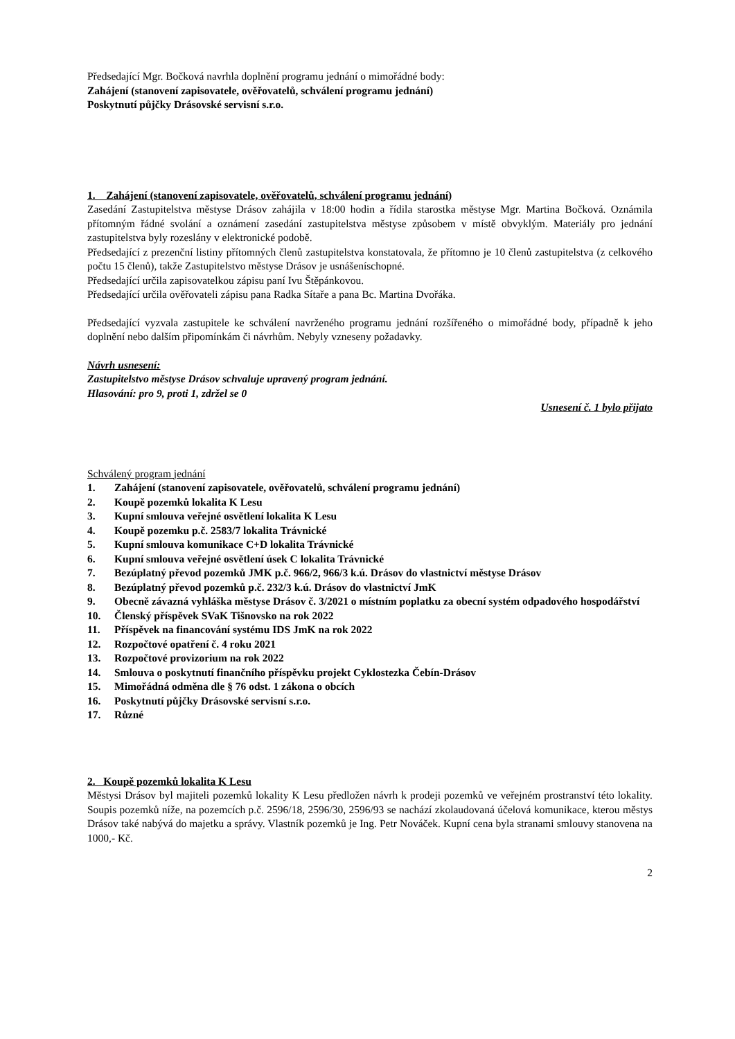Předsedající Mgr. Bočková navrhla doplnění programu jednání o mimořádné body:
Zahájení (stanovení zapisovatele, ověřovatelů, schválení programu jednání)
Poskytnutí půjčky Drásovské servisní s.r.o.
1. Zahájení (stanovení zapisovatele, ověřovatelů, schválení programu jednání)
Zasedání Zastupitelstva městyse Drásov zahájila v 18:00 hodin a řídila starostka městyse Mgr. Martina Bočková. Oznámila přítomným řádné svolání a oznámení zasedání zastupitelstva městyse způsobem v místě obvyklým. Materiály pro jednání zastupitelstva byly rozeslány v elektronické podobě.
Předsedající z prezenční listiny přítomných členů zastupitelstva konstatovala, že přítomno je 10 členů zastupitelstva (z celkového počtu 15 členů), takže Zastupitelstvo městyse Drásov je usnášeníschopné.
Předsedající určila zapisovatelkou zápisu paní Ivu Štěpánkovou.
Předsedající určila ověřovateli zápisu pana Radka Sítaře a pana Bc. Martina Dvořáka.
Předsedající vyzvala zastupitele ke schválení navrženého programu jednání rozšířeného o mimořádné body, případně k jeho doplnění nebo dalším připomínkám či návrhům. Nebyly vzneseny požadavky.
Návrh usnesení:
Zastupitelstvo městyse Drásov schvaluje upravený program jednání.
Hlasování: pro 9, proti 1, zdržel se 0
Usnesení č. 1 bylo přijato
Schválený program jednání
1. Zahájení (stanovení zapisovatele, ověřovatelů, schválení programu jednání)
2. Koupě pozemků lokalita K Lesu
3. Kupní smlouva veřejné osvětlení lokalita K Lesu
4. Koupě pozemku p.č. 2583/7 lokalita Trávnické
5. Kupní smlouva komunikace C+D lokalita Trávnické
6. Kupní smlouva veřejné osvětlení úsek C lokalita Trávnické
7. Bezúplatný převod pozemků JMK p.č. 966/2, 966/3 k.ú. Drásov do vlastnictví městyse Drásov
8. Bezúplatný převod pozemků p.č. 232/3 k.ú. Drásov do vlastnictví JmK
9. Obecně závazná vyhláška městyse Drásov č. 3/2021 o místním poplatku za obecní systém odpadového hospodářství
10. Členský příspěvek SVaK Tišnovsko na rok 2022
11. Příspěvek na financování systému IDS JmK na rok 2022
12. Rozpočtové opatření č. 4 roku 2021
13. Rozpočtové provizorium na rok 2022
14. Smlouva o poskytnutí finančního příspěvku projekt Cyklostezka Čebín-Drásov
15. Mimořádná odměna dle § 76 odst. 1 zákona o obcích
16. Poskytnutí půjčky Drásovské servisní s.r.o.
17. Různé
2. Koupě pozemků lokalita K Lesu
Městysi Drásov byl majiteli pozemků lokality K Lesu předložen návrh k prodeji pozemků ve veřejném prostranství této lokality. Soupis pozemků níže, na pozemcích p.č. 2596/18, 2596/30, 2596/93 se nachází zkolaudovaná účelová komunikace, kterou městys Drásov také nabývá do majetku a správy. Vlastník pozemků je Ing. Petr Nováček. Kupní cena byla stranami smlouvy stanovena na 1000,- Kč.
2